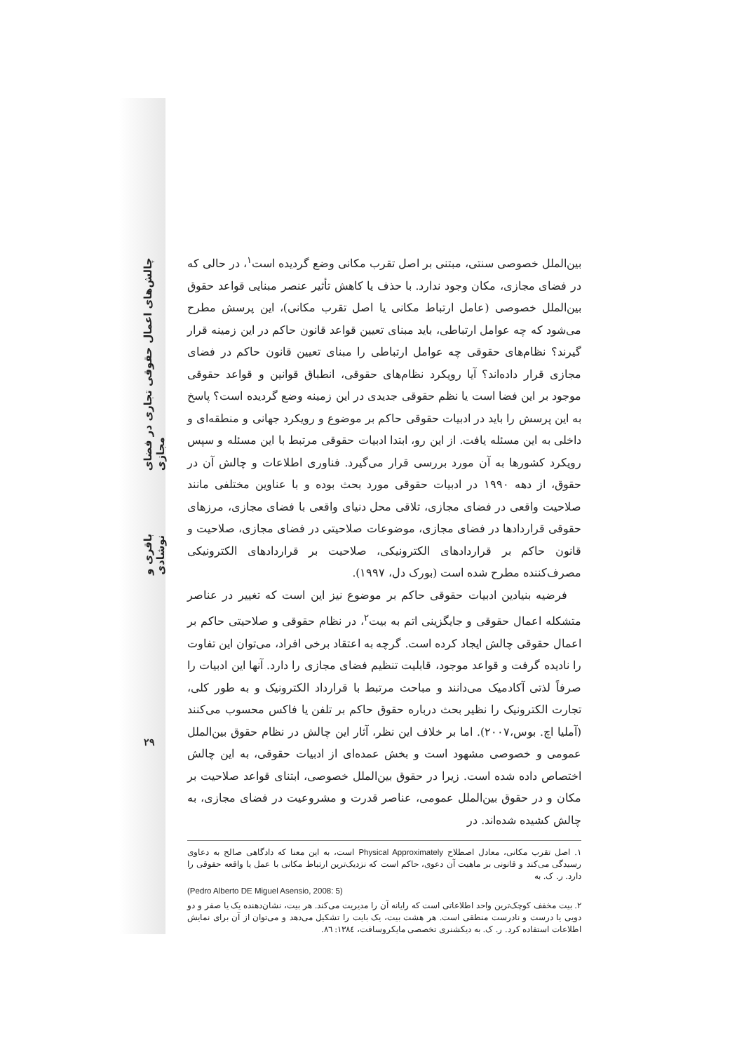چالش‌های اعمال حقوقی تجاری در فضای مجازی
باقری و نوشادی
۲۹
بین‌الملل خصوصی سنتی، مبتنی بر اصل تقرب مکانی وضع گردیده است<sup>۱</sup>، در حالی که در فضای مجازی، مکان وجود ندارد. با حذف یا کاهش تأثیر عنصر مبنایی قواعد حقوق بین‌الملل خصوصی (عامل ارتباط مکانی یا اصل تقرب مکانی)، این پرسش مطرح می‌شود که چه عوامل ارتباطی، باید مبنای تعیین قواعد قانون حاکم در این زمینه قرار گیرند؟ نظام‌های حقوقی چه عوامل ارتباطی را مبنای تعیین قانون حاکم در فضای مجازی قرار داده‌اند؟ آیا رویکرد نظام‌های حقوقی، انطباق قوانین و قواعد حقوقی موجود بر این فضا است یا نظم حقوقی جدیدی در این زمینه وضع گردیده است؟ پاسخ به این پرسش را باید در ادبیات حقوقی حاکم بر موضوع و رویکرد جهانی و منطقه‌ای و داخلی به این مسئله یافت. از این رو، ابتدا ادبیات حقوقی مرتبط با این مسئله و سپس رویکرد کشورها به آن مورد بررسی قرار می‌گیرد. فناوری اطلاعات و چالش آن در حقوق، از دهه ۱۹۹۰ در ادبیات حقوقی مورد بحث بوده و با عناوین مختلفی مانند صلاحیت واقعی در فضای مجازی، تلاقی محل دنیای واقعی با فضای مجازی، مرزهای حقوقی قراردادها در فضای مجازی، موضوعات صلاحیتی در فضای مجازی، صلاحیت و قانون حاکم بر قراردادهای الکترونیکی، صلاحیت بر قراردادهای الکترونیکی مصرف‌کننده مطرح شده است (بورک دل، ۱۹۹۷).
فرضیه بنیادین ادبیات حقوقی حاکم بر موضوع نیز این است که تغییر در عناصر متشکله اعمال حقوقی و جایگزینی اتم به بیت<sup>۲</sup>، در نظام حقوقی و صلاحیتی حاکم بر اعمال حقوقی چالش ایجاد کرده است. گرچه به اعتقاد برخی افراد، می‌توان این تفاوت را نادیده گرفت و قواعد موجود، قابلیت تنظیم فضای مجازی را دارد. آنها این ادبیات را صرفاً لذتی آکادمیک می‌دانند و مباحث مرتبط با قرارداد الکترونیک و به طور کلی، تجارت الکترونیک را نظیر بحث درباره حقوق حاکم بر تلفن یا فاکس محسوب می‌کنند (آملیا اچ. بوس،۲۰۰۷). اما بر خلاف این نظر، آثار این چالش در نظام حقوق بین‌الملل عمومی و خصوصی مشهود است و بخش عمده‌ای از ادبیات حقوقی، به این چالش اختصاص داده شده است. زیرا در حقوق بین‌الملل خصوصی، ابتنای قواعد صلاحیت بر مکان و در حقوق بین‌الملل عمومی، عناصر قدرت و مشروعیت در فضای مجازی، به چالش کشیده شده‌اند. در
۱. اصل تقرب مکانی، معادل اصطلاح Physical Approximately است، به این معنا که دادگاهی صالح به دعاوی رسیدگی می‌کند و قانونی بر ماهیت آن دعوی، حاکم است که نزدیک‌ترین ارتباط مکانی با عمل یا واقعه حقوقی را دارد. ر. ک. به
(Pedro Alberto DE Miguel Asensio, 2008: 5)
۲. بیت مخفف کوچک‌ترین واحد اطلاعاتی است که رایانه آن را مدیریت می‌کند. هر بیت، نشان‌دهنده یک یا صفر و دو دویی یا درست و نادرست منطقی است. هر هشت بیت، یک بایت را تشکیل می‌دهد و می‌توان از آن برای نمایش اطلاعات استفاده کرد. ر. ک. به دیکشنری تخصصی مایکروسافت، ۱۳۸٤: ۸٦.